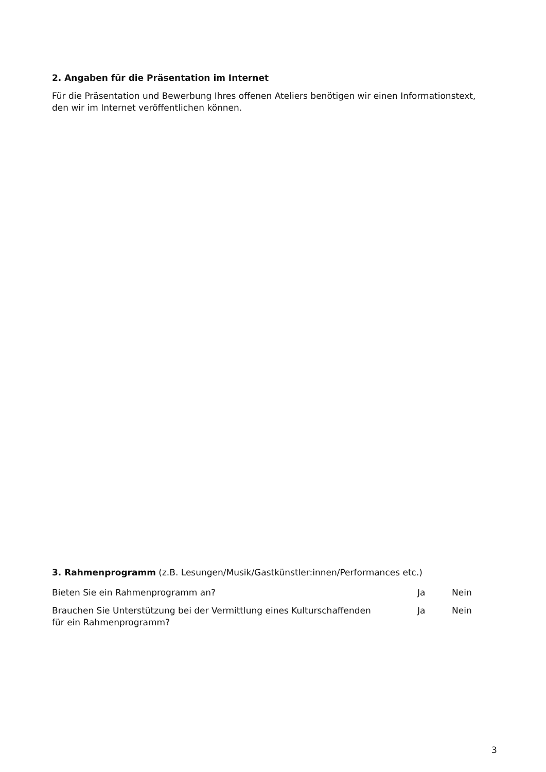2. Angaben für die Präsentation im Internet
Für die Präsentation und Bewerbung Ihres offenen Ateliers benötigen wir einen Informationstext,
den wir im Internet veröffentlichen können.
3. Rahmenprogramm (z.B. Lesungen/Musik/Gastkünstler:innen/Performances etc.)
Bieten Sie ein Rahmenprogramm an? Ja Nein
Brauchen Sie Unterstützung bei der Vermittlung eines Kulturschaffenden
für ein Rahmenprogramm?
Ja Nein
3